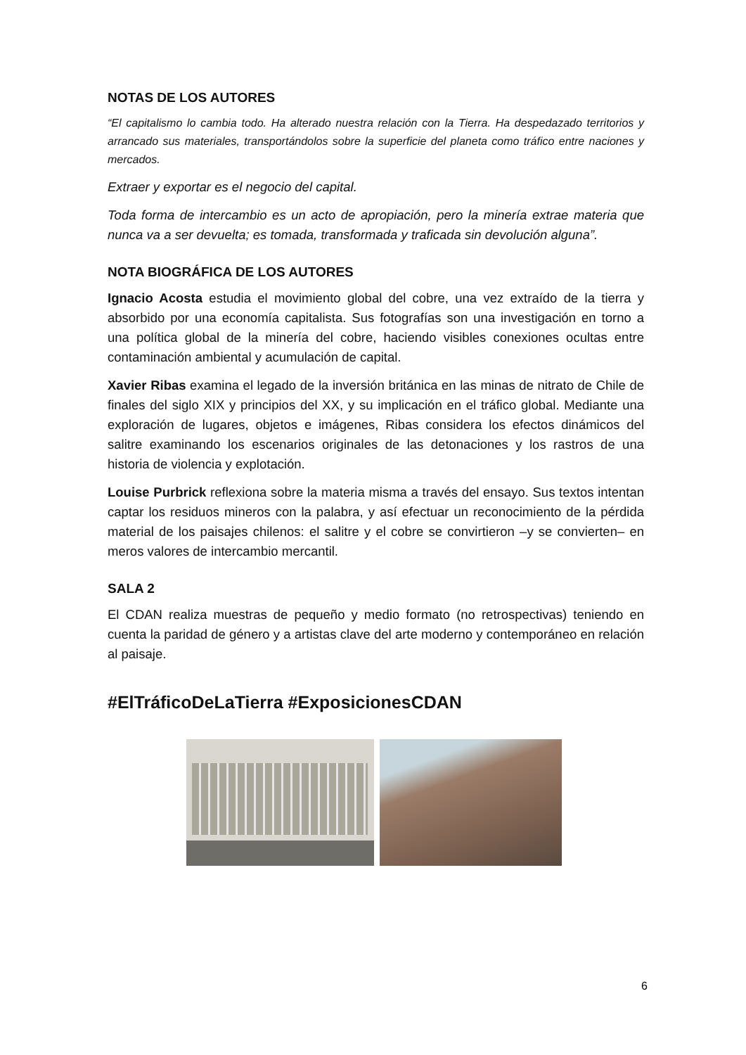NOTAS DE LOS AUTORES
“El capitalismo lo cambia todo. Ha alterado nuestra relación con la Tierra. Ha despedazado territorios y arrancado sus materiales, transportándolos sobre la superficie del planeta como tráfico entre naciones y mercados.
Extraer y exportar es el negocio del capital.
Toda forma de intercambio es un acto de apropiación, pero la minería extrae materia que nunca va a ser devuelta; es tomada, transformada y traficada sin devolución alguna”.
NOTA BIOGRÁFICA DE LOS AUTORES
Ignacio Acosta estudia el movimiento global del cobre, una vez extraído de la tierra y absorbido por una economía capitalista. Sus fotografías son una investigación en torno a una política global de la minería del cobre, haciendo visibles conexiones ocultas entre contaminación ambiental y acumulación de capital.
Xavier Ribas examina el legado de la inversión británica en las minas de nitrato de Chile de finales del siglo XIX y principios del XX, y su implicación en el tráfico global. Mediante una exploración de lugares, objetos e imágenes, Ribas considera los efectos dinámicos del salitre examinando los escenarios originales de las detonaciones y los rastros de una historia de violencia y explotación.
Louise Purbrick reflexiona sobre la materia misma a través del ensayo. Sus textos intentan captar los residuos mineros con la palabra, y así efectuar un reconocimiento de la pérdida material de los paisajes chilenos: el salitre y el cobre se convirtieron –y se convierten– en meros valores de intercambio mercantil.
SALA 2
El CDAN realiza muestras de pequeño y medio formato (no retrospectivas) teniendo en cuenta la paridad de género y a artistas clave del arte moderno y contemporáneo en relación al paisaje.
#ElTráficoDeLaTierra #ExposicionesCDAN
6